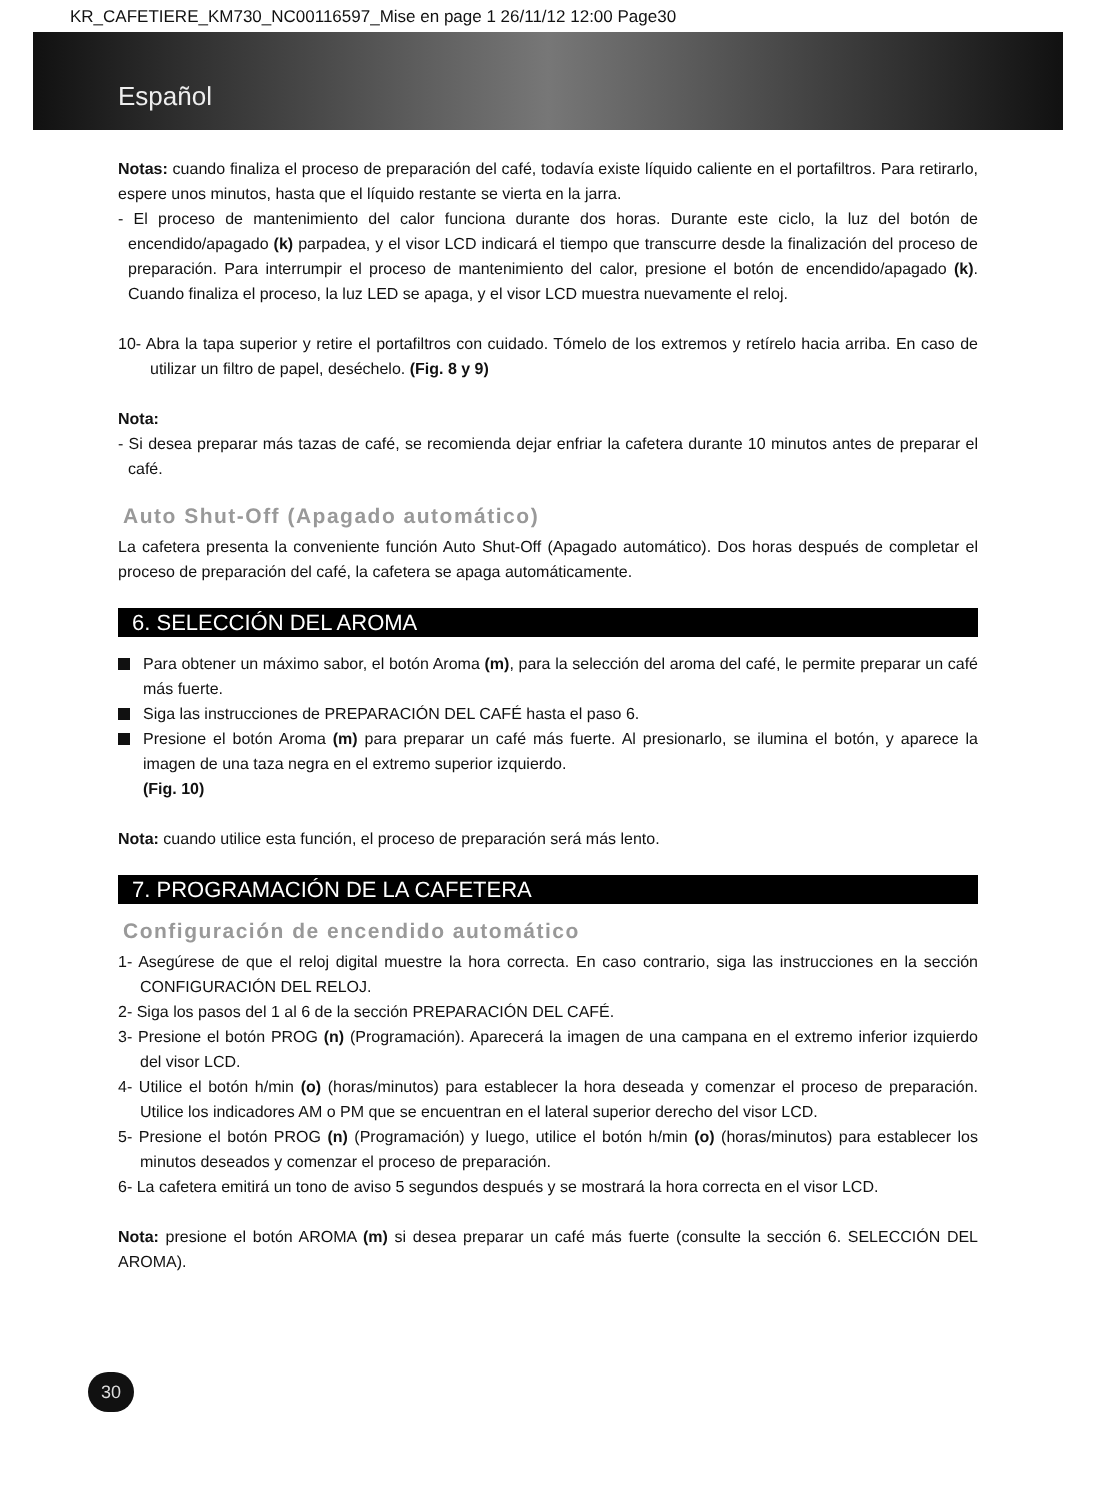KR_CAFETIERE_KM730_NC00116597_Mise en page 1 26/11/12 12:00 Page30
Español
Notas: cuando finaliza el proceso de preparación del café, todavía existe líquido caliente en el portafiltros. Para retirarlo, espere unos minutos, hasta que el líquido restante se vierta en la jarra.
- El proceso de mantenimiento del calor funciona durante dos horas. Durante este ciclo, la luz del botón de encendido/apagado (k) parpadea, y el visor LCD indicará el tiempo que transcurre desde la finalización del proceso de preparación. Para interrumpir el proceso de mantenimiento del calor, presione el botón de encendido/apagado (k). Cuando finaliza el proceso, la luz LED se apaga, y el visor LCD muestra nuevamente el reloj.
10- Abra la tapa superior y retire el portafiltros con cuidado. Tómelo de los extremos y retírelo hacia arriba. En caso de utilizar un filtro de papel, deséchelo. (Fig. 8 y 9)
Nota:
- Si desea preparar más tazas de café, se recomienda dejar enfriar la cafetera durante 10 minutos antes de preparar el café.
Auto Shut-Off (Apagado automático)
La cafetera presenta la conveniente función Auto Shut-Off (Apagado automático). Dos horas después de completar el proceso de preparación del café, la cafetera se apaga automáticamente.
6. SELECCIÓN DEL AROMA
Para obtener un máximo sabor, el botón Aroma (m), para la selección del aroma del café, le permite preparar un café más fuerte.
Siga las instrucciones de PREPARACIÓN DEL CAFÉ hasta el paso 6.
Presione el botón Aroma (m) para preparar un café más fuerte. Al presionarlo, se ilumina el botón, y aparece la imagen de una taza negra en el extremo superior izquierdo.
(Fig. 10)
Nota: cuando utilice esta función, el proceso de preparación será más lento.
7. PROGRAMACIÓN DE LA CAFETERA
Configuración de encendido automático
1- Asegúrese de que el reloj digital muestre la hora correcta. En caso contrario, siga las instrucciones en la sección CONFIGURACIÓN DEL RELOJ.
2- Siga los pasos del 1 al 6 de la sección PREPARACIÓN DEL CAFÉ.
3- Presione el botón PROG (n) (Programación). Aparecerá la imagen de una campana en el extremo inferior izquierdo del visor LCD.
4- Utilice el botón h/min (o) (horas/minutos) para establecer la hora deseada y comenzar el proceso de preparación. Utilice los indicadores AM o PM que se encuentran en el lateral superior derecho del visor LCD.
5- Presione el botón PROG (n) (Programación) y luego, utilice el botón h/min (o) (horas/minutos) para establecer los minutos deseados y comenzar el proceso de preparación.
6- La cafetera emitirá un tono de aviso 5 segundos después y se mostrará la hora correcta en el visor LCD.
Nota: presione el botón AROMA (m) si desea preparar un café más fuerte (consulte la sección 6. SELECCIÓN DEL AROMA).
30